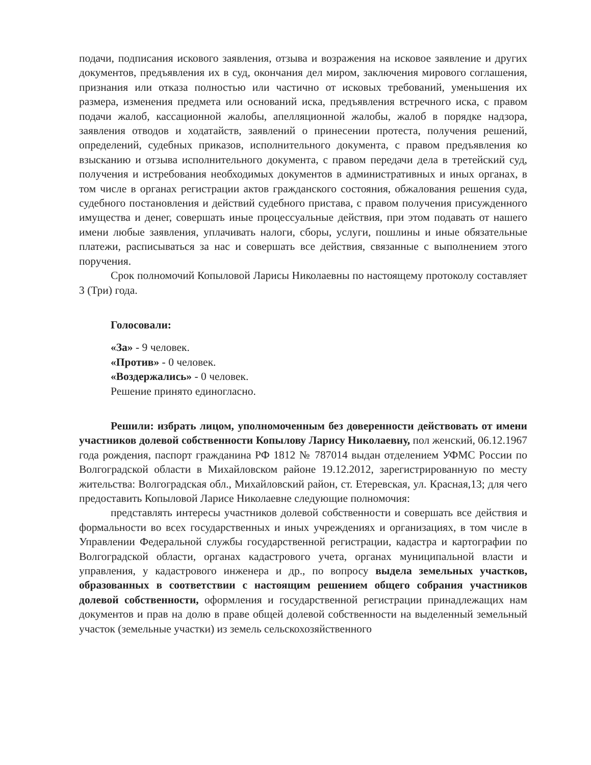подачи, подписания искового заявления, отзыва и возражения на исковое заявление и других документов, предъявления их в суд, окончания дел миром, заключения мирового соглашения, признания или отказа полностью или частично от исковых требований, уменьшения их размера, изменения предмета или оснований иска, предъявления встречного иска, с правом подачи жалоб, кассационной жалобы, апелляционной жалобы, жалоб в порядке надзора, заявления отводов и ходатайств, заявлений о принесении протеста, получения решений, определений, судебных приказов, исполнительного документа, с правом предъявления ко взысканию и отзыва исполнительного документа, с правом передачи дела в третейский суд, получения и истребования необходимых документов в административных и иных органах, в том числе в органах регистрации актов гражданского состояния, обжалования решения суда, судебного постановления и действий судебного пристава, с правом получения присужденного имущества и денег, совершать иные процессуальные действия, при этом подавать от нашего имени любые заявления, уплачивать налоги, сборы, услуги, пошлины и иные обязательные платежи, расписываться за нас и совершать все действия, связанные с выполнением этого поручения.
Срок полномочий Копыловой Ларисы Николаевны по настоящему протоколу составляет 3 (Три) года.
Голосовали:
«За» - 9 человек.
«Против» - 0 человек.
«Воздержались» - 0 человек.
Решение принято единогласно.
Решили: избрать лицом, уполномоченным без доверенности действовать от имени участников долевой собственности Копылову Ларису Николаевну, пол женский, 06.12.1967 года рождения, паспорт гражданина РФ 1812 № 787014 выдан отделением УФМС России по Волгоградской области в Михайловском районе 19.12.2012, зарегистрированную по месту жительства: Волгоградская обл., Михайловский район, ст. Етеревская, ул. Красная,13; для чего предоставить Копыловой Ларисе Николаевне следующие полномочия:
представлять интересы участников долевой собственности и совершать все действия и формальности во всех государственных и иных учреждениях и организациях, в том числе в Управлении Федеральной службы государственной регистрации, кадастра и картографии по Волгоградской области, органах кадастрового учета, органах муниципальной власти и управления, у кадастрового инженера и др., по вопросу выдела земельных участков, образованных в соответствии с настоящим решением общего собрания участников долевой собственности, оформления и государственной регистрации принадлежащих нам документов и прав на долю в праве общей долевой собственности на выделенный земельный участок (земельные участки) из земель сельскохозяйственного